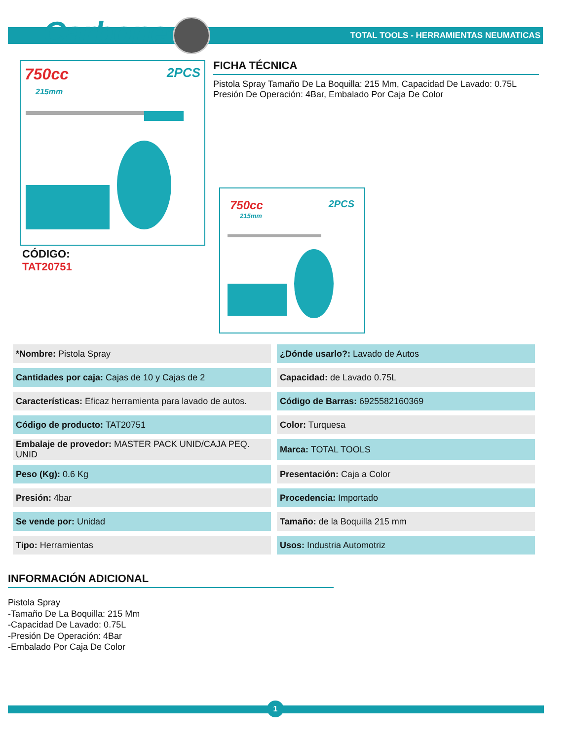Carbone<sup>®</sup>
TOTAL TOOLS - HERRAMIENTAS NEUMATICAS
750cc 2PCS
215mm
FICHA TÉCNICA
Pistola Spray Tamaño De La Boquilla: 215 Mm, Capacidad De Lavado: 0.75L Presión De Operación: 4Bar, Embalado Por Caja De Color
CÓDIGO:
TAT20751
750cc 2PCS
215mm
| *Nombre: Pistola Spray | ¿Dónde usarlo?: Lavado de Autos |
| Cantidades por caja: Cajas de 10 y Cajas de 2 | Capacidad: de Lavado 0.75L |
| Características: Eficaz herramienta para lavado de autos. | Código de Barras: 6925582160369 |
| Código de producto: TAT20751 | Color: Turquesa |
| Embalaje de provedor: MASTER PACK UNID/CAJA PEQ. UNID | Marca: TOTAL TOOLS |
| Peso (Kg): 0.6 Kg | Presentación: Caja a Color |
| Presión: 4bar | Procedencia: Importado |
| Se vende por: Unidad | Tamaño: de la Boquilla 215 mm |
| Tipo: Herramientas | Usos: Industria Automotriz |
INFORMACIÓN ADICIONAL
Pistola Spray
-Tamaño De La Boquilla: 215 Mm
-Capacidad De Lavado: 0.75L
-Presión De Operación: 4Bar
-Embalado Por Caja De Color
1